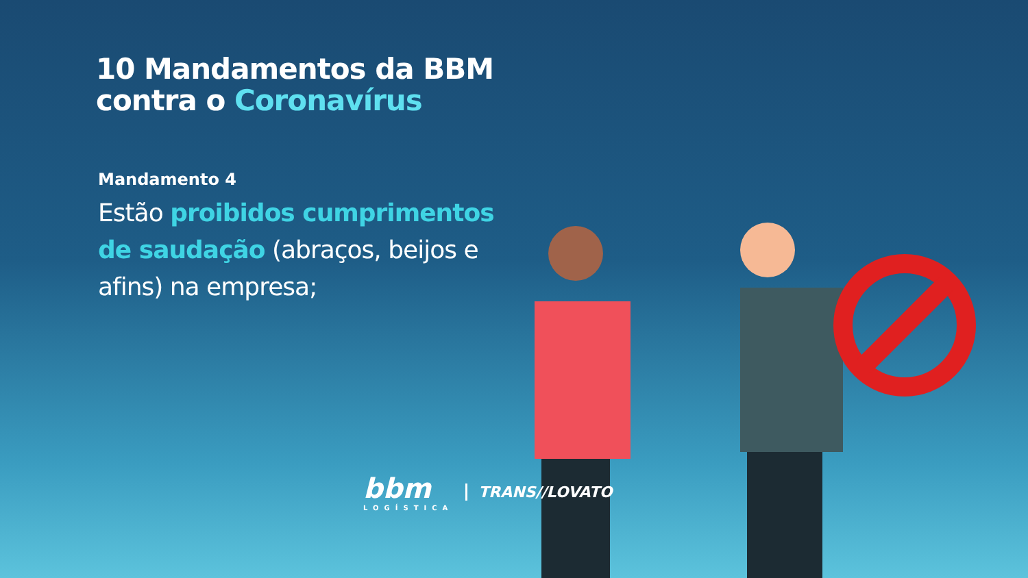10 Mandamentos da BBM contra o Coronavírus
Mandamento 4
Estão proibidos cumprimentos de saudação (abraços, beijos e afins) na empresa;
bbm
LOGÍSTICA
TRANS//LOVATO